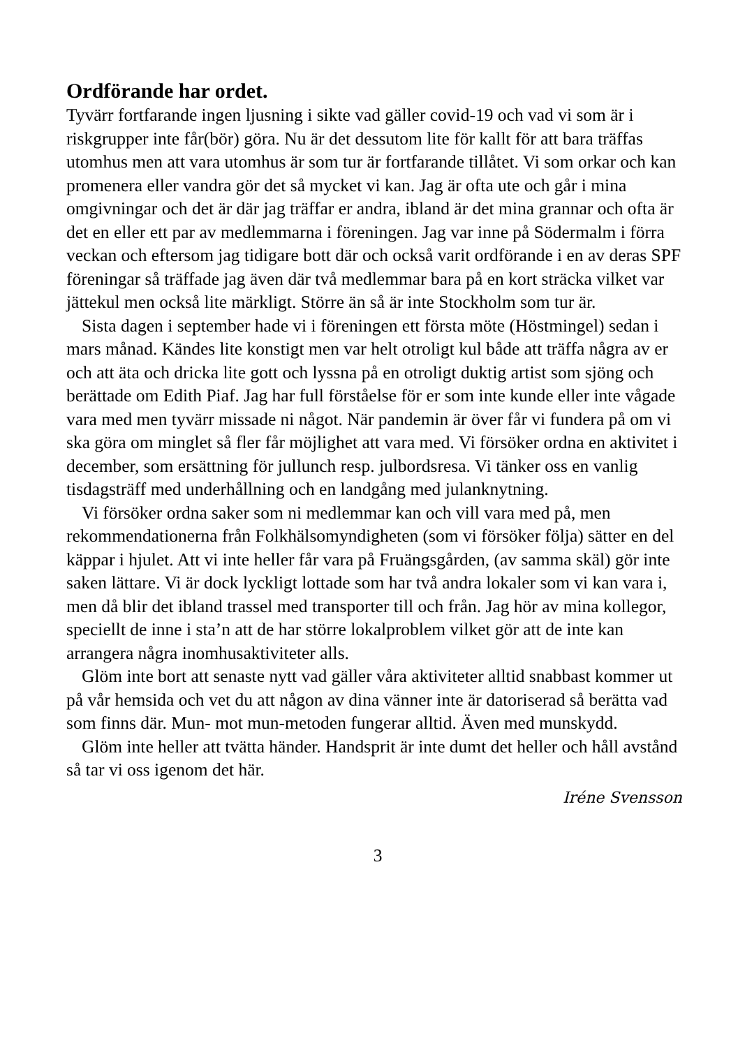Ordförande har ordet.
Tyvärr fortfarande ingen ljusning i sikte vad gäller covid-19 och vad vi som är i riskgrupper inte får(bör) göra. Nu är det dessutom lite för kallt för att bara träffas utomhus men att vara utomhus är som tur är fortfarande tillåtet. Vi som orkar och kan promenera eller vandra gör det så mycket vi kan. Jag är ofta ute och går i mina omgivningar och det är där jag träffar er andra, ibland är det mina grannar och ofta är det en eller ett par av medlemmarna i föreningen. Jag var inne på Södermalm i förra veckan och eftersom jag tidigare bott där och också varit ordförande i en av deras SPF föreningar så träffade jag även där två medlemmar bara på en kort sträcka vilket var jättekul men också lite märkligt. Större än så är inte Stockholm som tur är.
Sista dagen i september hade vi i föreningen ett första möte (Höstmingel) sedan i mars månad. Kändes lite konstigt men var helt otroligt kul både att träffa några av er och att äta och dricka lite gott och lyssna på en otroligt duktig artist som sjöng och berättade om Edith Piaf. Jag har full förståelse för er som inte kunde eller inte vågade vara med men tyvärr missade ni något. När pandemin är över får vi fundera på om vi ska göra om minglet så fler får möjlighet att vara med. Vi försöker ordna en aktivitet i december, som ersättning för jullunch resp. julbordsresa. Vi tänker oss en vanlig tisdagsträff med underhållning och en landgång med julanknytning.
Vi försöker ordna saker som ni medlemmar kan och vill vara med på, men rekommendationerna från Folkhälsomyndigheten (som vi försöker följa) sätter en del käppar i hjulet. Att vi inte heller får vara på Fruängsgården, (av samma skäl) gör inte saken lättare. Vi är dock lyckligt lottade som har två andra lokaler som vi kan vara i, men då blir det ibland trassel med transporter till och från. Jag hör av mina kollegor, speciellt de inne i sta’n att de har större lokalproblem vilket gör att de inte kan arrangera några inomhusaktiviteter alls.
Glöm inte bort att senaste nytt vad gäller våra aktiviteter alltid snabbast kommer ut på vår hemsida och vet du att någon av dina vänner inte är datoriserad så berätta vad som finns där. Mun- mot mun-metoden fungerar alltid. Även med munskydd.
Glöm inte heller att tvätta händer. Handsprit är inte dumt det heller och håll avstånd så tar vi oss igenom det här.
Iréne Svensson
3